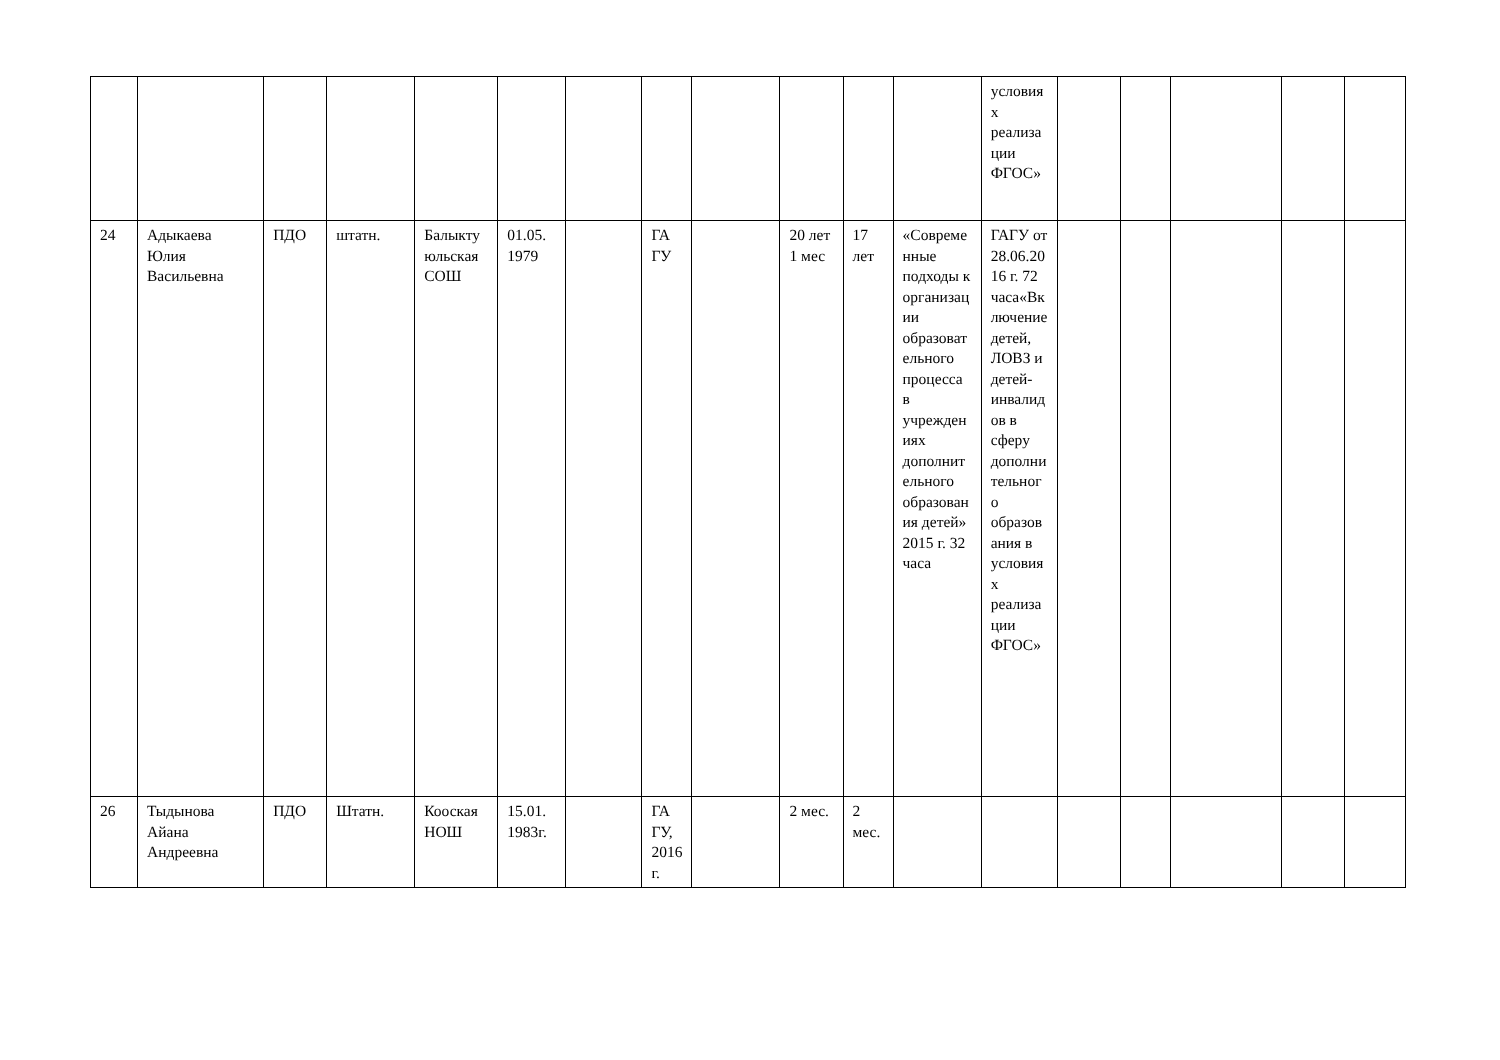| | | | | | | | | | | | | условиях реализации ФГОС» | | | | | |
| 24 | Адыкаева Юлия Васильевна | ПДО | штатн. | Балыктуюльская СОШ | 01.05. 1979 | | ГА ГУ | | 20 лет 1 мес | 17 лет | «Современные подходы к организации образовательного процесса в учреждениях дополнительного образования детей» 2015 г. 32 часа | ГАГУ от 28.06.2016 г. 72 часа«Включение детей, ЛОВЗ и детей-инвалидов в сферу дополнительного образования в условиях реализации ФГОС» | | | | | |
| 26 | Тыдынова Айана Андреевна | ПДО | Штатн. | Кооская НОШ | 15.01. 1983г. | | ГА ГУ, 2016г. | | 2 мес. | 2 мес. | | | | | | | |